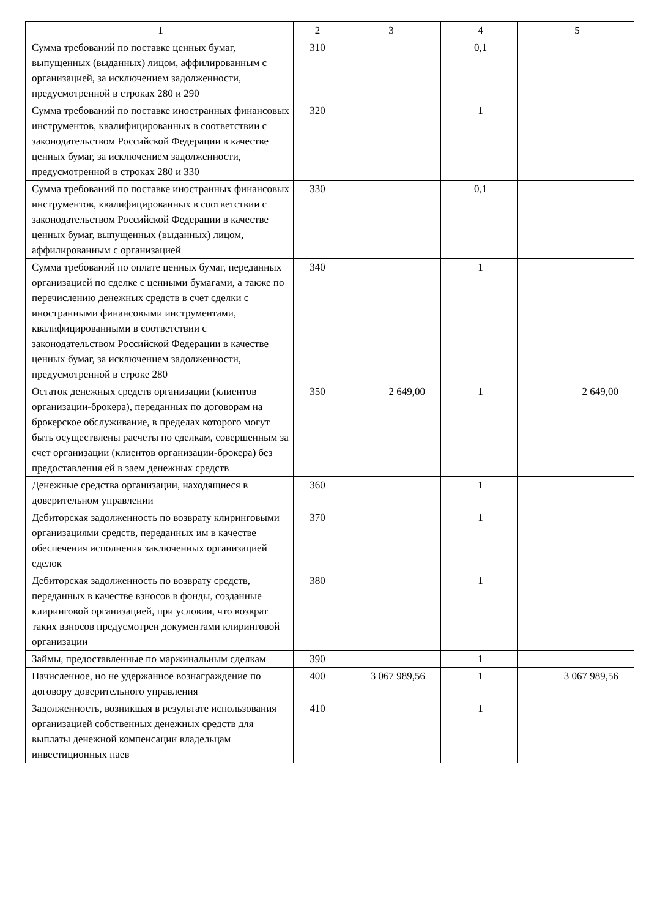| 1 | 2 | 3 | 4 | 5 |
| Сумма требований по поставке ценных бумаг, выпущенных (выданных) лицом, аффилированным с организацией, за исключением задолженности, предусмотренной в строках 280 и 290 | 310 | | 0,1 | |
| Сумма требований по поставке иностранных финансовых инструментов, квалифицированных в соответствии с законодательством Российской Федерации в качестве ценных бумаг, за исключением задолженности, предусмотренной в строках 280 и 330 | 320 | | 1 | |
| Сумма требований по поставке иностранных финансовых инструментов, квалифицированных в соответствии с законодательством Российской Федерации в качестве ценных бумаг, выпущенных (выданных) лицом, аффилированным с организацией | 330 | | 0,1 | |
| Сумма требований по оплате ценных бумаг, переданных организацией по сделке с ценными бумагами, а также по перечислению денежных средств в счет сделки с иностранными финансовыми инструментами, квалифицированными в соответствии с законодательством Российской Федерации в качестве ценных бумаг, за исключением задолженности, предусмотренной в строке 280 | 340 | | 1 | |
| Остаток денежных средств организации (клиентов организации-брокера), переданных по договорам на брокерское обслуживание, в пределах которого могут быть осуществлены расчеты по сделкам, совершенным за счет организации (клиентов организации-брокера) без предоставления ей в заем денежных средств | 350 | 2 649,00 | 1 | 2 649,00 |
| Денежные средства организации, находящиеся в доверительном управлении | 360 | | 1 | |
| Дебиторская задолженность по возврату клиринговыми организациями средств, переданных им в качестве обеспечения исполнения заключенных организацией сделок | 370 | | 1 | |
| Дебиторская задолженность по возврату средств, переданных в качестве взносов в фонды, созданные клиринговой организацией, при условии, что возврат таких взносов предусмотрен документами клиринговой организации | 380 | | 1 | |
| Займы, предоставленные по маржинальным сделкам | 390 | | 1 | |
| Начисленное, но не удержанное вознаграждение по договору доверительного управления | 400 | 3 067 989,56 | 1 | 3 067 989,56 |
| Задолженность, возникшая в результате использования организацией собственных денежных средств для выплаты денежной компенсации владельцам инвестиционных паев | 410 | | 1 | |